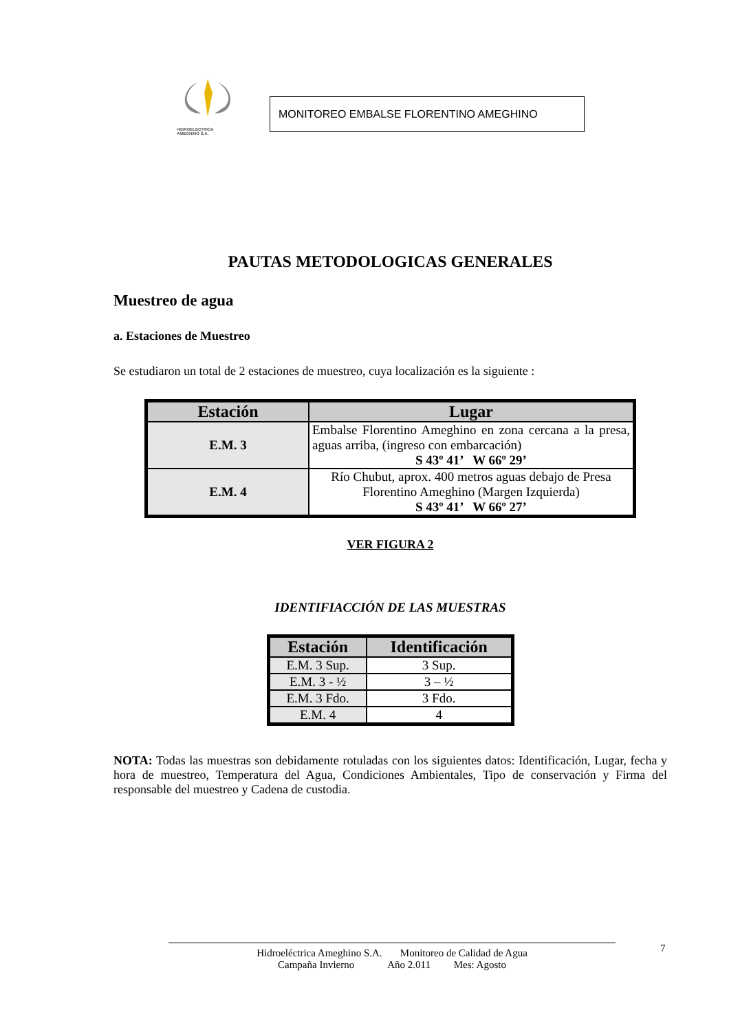HIDROELECTRICA
AMEGHINO S.A.
MONITOREO EMBALSE FLORENTINO AMEGHINO
PAUTAS METODOLOGICAS GENERALES
Muestreo de agua
a. Estaciones de Muestreo
Se estudiaron un total de 2 estaciones de muestreo, cuya localización es la siguiente :
| Estación | Lugar |
| --- | --- |
| E.M. 3 | Embalse Florentino Ameghino en zona cercana a la presa, aguas arriba, (ingreso con embarcación) S 43º 41’ W 66º 29’ |
| E.M. 4 | Río Chubut, aprox. 400 metros aguas debajo de Presa Florentino Ameghino (Margen Izquierda) S 43º 41’ W 66º 27’ |
VER FIGURA 2
IDENTIFIACCIÓN DE LAS MUESTRAS
| Estación | Identificación |
| --- | --- |
| E.M. 3 Sup. | 3 Sup. |
| E.M. 3 - ½ | 3 – ½ |
| E.M. 3 Fdo. | 3 Fdo. |
| E.M. 4 | 4 |
NOTA: Todas las muestras son debidamente rotuladas con los siguientes datos: Identificación, Lugar, fecha y hora de muestreo, Temperatura del Agua, Condiciones Ambientales, Tipo de conservación y Firma del responsable del muestreo y Cadena de custodia.
7
Hidroeléctrica Ameghino S.A. Monitoreo de Calidad de Agua
Campaña Invierno Año 2.011 Mes: Agosto